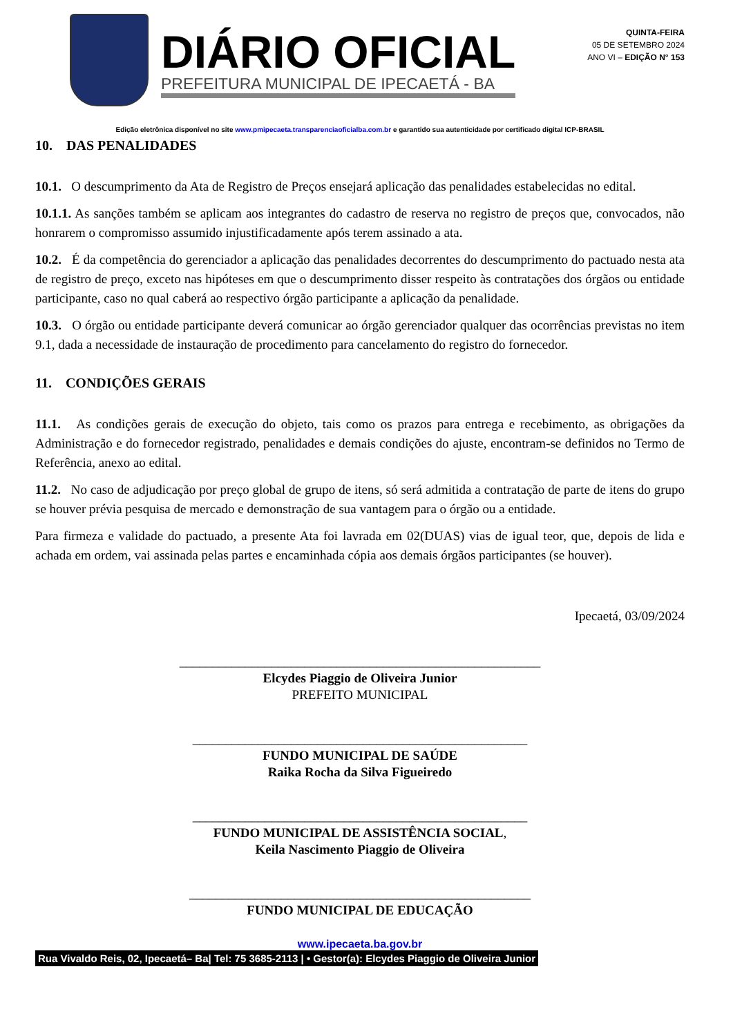DIÁRIO OFICIAL
PREFEITURA MUNICIPAL DE IPECAETÁ - BA
QUINTA-FEIRA
05 DE SETEMBRO 2024
ANO VI – EDIÇÃO N° 153
Edição eletrônica disponível no site www.pmipecaeta.transparenciaoficialba.com.br e garantido sua autenticidade por certificado digital ICP-BRASIL
10. DAS PENALIDADES
10.1. O descumprimento da Ata de Registro de Preços ensejará aplicação das penalidades estabelecidas no edital.
10.1.1. As sanções também se aplicam aos integrantes do cadastro de reserva no registro de preços que, convocados, não honrarem o compromisso assumido injustificadamente após terem assinado a ata.
10.2. É da competência do gerenciador a aplicação das penalidades decorrentes do descumprimento do pactuado nesta ata de registro de preço, exceto nas hipóteses em que o descumprimento disser respeito às contratações dos órgãos ou entidade participante, caso no qual caberá ao respectivo órgão participante a aplicação da penalidade.
10.3. O órgão ou entidade participante deverá comunicar ao órgão gerenciador qualquer das ocorrências previstas no item 9.1, dada a necessidade de instauração de procedimento para cancelamento do registro do fornecedor.
11. CONDIÇÕES GERAIS
11.1. As condições gerais de execução do objeto, tais como os prazos para entrega e recebimento, as obrigações da Administração e do fornecedor registrado, penalidades e demais condições do ajuste, encontram-se definidos no Termo de Referência, anexo ao edital.
11.2. No caso de adjudicação por preço global de grupo de itens, só será admitida a contratação de parte de itens do grupo se houver prévia pesquisa de mercado e demonstração de sua vantagem para o órgão ou a entidade.
Para firmeza e validade do pactuado, a presente Ata foi lavrada em 02(DUAS) vias de igual teor, que, depois de lida e achada em ordem, vai assinada pelas partes e encaminhada cópia aos demais órgãos participantes (se houver).
Ipecaetá, 03/09/2024
_______________________________________________________
Elcydes Piaggio de Oliveira Junior
PREFEITO MUNICIPAL
___________________________________________________
FUNDO MUNICIPAL DE SAÚDE
Raika Rocha da Silva Figueiredo
___________________________________________________
FUNDO MUNICIPAL DE ASSISTÊNCIA SOCIAL,
Keila Nascimento Piaggio de Oliveira
____________________________________________________
FUNDO MUNICIPAL DE EDUCAÇÃO
www.ipecaeta.ba.gov.br
Rua Vivaldo Reis, 02, Ipecaetá– Ba| Tel: 75 3685-2113 | • Gestor(a): Elcydes Piaggio de Oliveira Junior